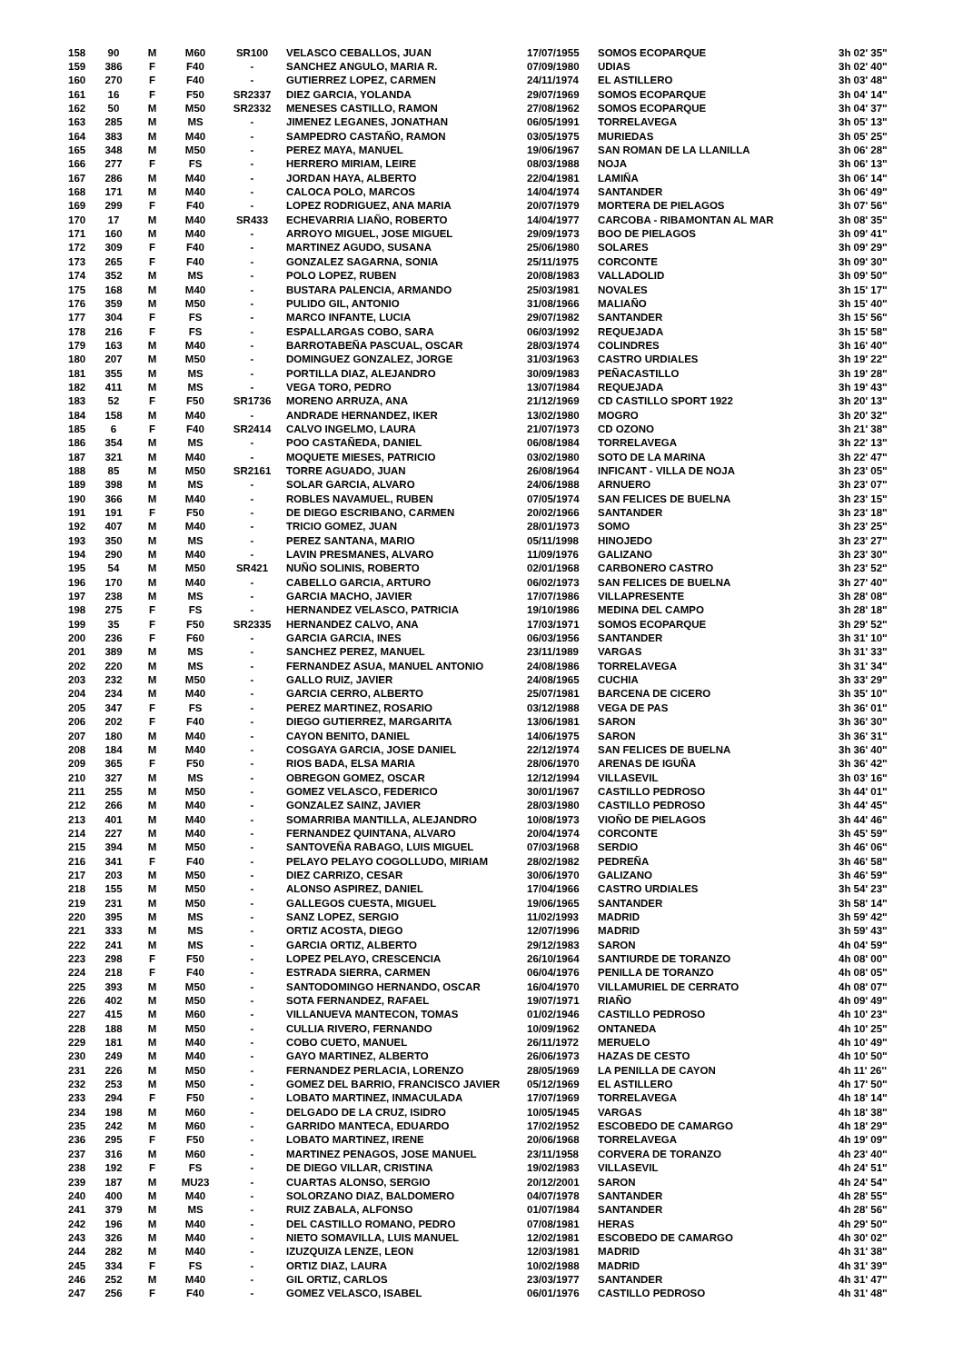| 158 | 90 | M | M60 | SR100 | VELASCO CEBALLOS, JUAN | 17/07/1955 | SOMOS ECOPARQUE | 3h 02' 35'' |
| 159 | 386 | F | F40 | - | SANCHEZ ANGULO, MARIA R. | 07/09/1980 | UDIAS | 3h 02' 40'' |
| 160 | 270 | F | F40 | - | GUTIERREZ LOPEZ, CARMEN | 24/11/1974 | EL ASTILLERO | 3h 03' 48'' |
| 161 | 16 | F | F50 | SR2337 | DIEZ GARCIA, YOLANDA | 29/07/1969 | SOMOS ECOPARQUE | 3h 04' 14'' |
| 162 | 50 | M | M50 | SR2332 | MENESES CASTILLO, RAMON | 27/08/1962 | SOMOS ECOPARQUE | 3h 04' 37'' |
| 163 | 285 | M | MS | - | JIMENEZ LEGANES, JONATHAN | 06/05/1991 | TORRELAVEGA | 3h 05' 13'' |
| 164 | 383 | M | M40 | - | SAMPEDRO CASTAÑO, RAMON | 03/05/1975 | MURIEDAS | 3h 05' 25'' |
| 165 | 348 | M | M50 | - | PEREZ MAYA, MANUEL | 19/06/1967 | SAN ROMAN DE LA LLANILLA | 3h 06' 28'' |
| 166 | 277 | F | FS | - | HERRERO MIRIAM, LEIRE | 08/03/1988 | NOJA | 3h 06' 13'' |
| 167 | 286 | M | M40 | - | JORDAN HAYA, ALBERTO | 22/04/1981 | LAMIÑA | 3h 06' 14'' |
| 168 | 171 | M | M40 | - | CALOCA POLO, MARCOS | 14/04/1974 | SANTANDER | 3h 06' 49'' |
| 169 | 299 | F | F40 | - | LOPEZ RODRIGUEZ, ANA MARIA | 20/07/1979 | MORTERA DE PIELAGOS | 3h 07' 56'' |
| 170 | 17 | M | M40 | SR433 | ECHEVARRIA LIAÑO, ROBERTO | 14/04/1977 | CARCOBA - RIBAMONTAN AL MAR | 3h 08' 35'' |
| 171 | 160 | M | M40 | - | ARROYO MIGUEL, JOSE MIGUEL | 29/09/1973 | BOO DE PIELAGOS | 3h 09' 41'' |
| 172 | 309 | F | F40 | - | MARTINEZ AGUDO, SUSANA | 25/06/1980 | SOLARES | 3h 09' 29'' |
| 173 | 265 | F | F40 | - | GONZALEZ SAGARNA, SONIA | 25/11/1975 | CORCONTE | 3h 09' 30'' |
| 174 | 352 | M | MS | - | POLO LOPEZ, RUBEN | 20/08/1983 | VALLADOLID | 3h 09' 50'' |
| 175 | 168 | M | M40 | - | BUSTARA PALENCIA, ARMANDO | 25/03/1981 | NOVALES | 3h 15' 17'' |
| 176 | 359 | M | M50 | - | PULIDO GIL, ANTONIO | 31/08/1966 | MALIAÑO | 3h 15' 40'' |
| 177 | 304 | F | FS | - | MARCO INFANTE, LUCIA | 29/07/1982 | SANTANDER | 3h 15' 56'' |
| 178 | 216 | F | FS | - | ESPALLARGAS COBO, SARA | 06/03/1992 | REQUEJADA | 3h 15' 58'' |
| 179 | 163 | M | M40 | - | BARROTABEÑA PASCUAL, OSCAR | 28/03/1974 | COLINDRES | 3h 16' 40'' |
| 180 | 207 | M | M50 | - | DOMINGUEZ GONZALEZ, JORGE | 31/03/1963 | CASTRO URDIALES | 3h 19' 22'' |
| 181 | 355 | M | MS | - | PORTILLA DIAZ, ALEJANDRO | 30/09/1983 | PEÑACASTILLO | 3h 19' 28'' |
| 182 | 411 | M | MS | - | VEGA TORO, PEDRO | 13/07/1984 | REQUEJADA | 3h 19' 43'' |
| 183 | 52 | F | F50 | SR1736 | MORENO ARRUZA, ANA | 21/12/1969 | CD CASTILLO SPORT 1922 | 3h 20' 13'' |
| 184 | 158 | M | M40 | - | ANDRADE HERNANDEZ, IKER | 13/02/1980 | MOGRO | 3h 20' 32'' |
| 185 | 6 | F | F40 | SR2414 | CALVO INGELMO, LAURA | 21/07/1973 | CD OZONO | 3h 21' 38'' |
| 186 | 354 | M | MS | - | POO CASTAÑEDA, DANIEL | 06/08/1984 | TORRELAVEGA | 3h 22' 13'' |
| 187 | 321 | M | M40 | - | MOQUETE MIESES, PATRICIO | 03/02/1980 | SOTO DE LA MARINA | 3h 22' 47'' |
| 188 | 85 | M | M50 | SR2161 | TORRE AGUADO, JUAN | 26/08/1964 | INFICANT - VILLA DE NOJA | 3h 23' 05'' |
| 189 | 398 | M | MS | - | SOLAR GARCIA, ALVARO | 24/06/1988 | ARNUERO | 3h 23' 07'' |
| 190 | 366 | M | M40 | - | ROBLES NAVAMUEL, RUBEN | 07/05/1974 | SAN FELICES DE BUELNA | 3h 23' 15'' |
| 191 | 191 | F | F50 | - | DE DIEGO ESCRIBANO, CARMEN | 20/02/1966 | SANTANDER | 3h 23' 18'' |
| 192 | 407 | M | M40 | - | TRICIO GOMEZ, JUAN | 28/01/1973 | SOMO | 3h 23' 25'' |
| 193 | 350 | M | MS | - | PEREZ SANTANA, MARIO | 05/11/1998 | HINOJEDO | 3h 23' 27'' |
| 194 | 290 | M | M40 | - | LAVIN PRESMANES, ALVARO | 11/09/1976 | GALIZANO | 3h 23' 30'' |
| 195 | 54 | M | M50 | SR421 | NUÑO SOLINIS, ROBERTO | 02/01/1968 | CARBONERO CASTRO | 3h 23' 52'' |
| 196 | 170 | M | M40 | - | CABELLO GARCIA, ARTURO | 06/02/1973 | SAN FELICES DE BUELNA | 3h 27' 40'' |
| 197 | 238 | M | MS | - | GARCIA MACHO, JAVIER | 17/07/1986 | VILLAPRESENTE | 3h 28' 08'' |
| 198 | 275 | F | FS | - | HERNANDEZ VELASCO, PATRICIA | 19/10/1986 | MEDINA DEL CAMPO | 3h 28' 18'' |
| 199 | 35 | F | F50 | SR2335 | HERNANDEZ CALVO, ANA | 17/03/1971 | SOMOS ECOPARQUE | 3h 29' 52'' |
| 200 | 236 | F | F60 | - | GARCIA GARCIA, INES | 06/03/1956 | SANTANDER | 3h 31' 10'' |
| 201 | 389 | M | MS | - | SANCHEZ PEREZ, MANUEL | 23/11/1989 | VARGAS | 3h 31' 33'' |
| 202 | 220 | M | MS | - | FERNANDEZ ASUA, MANUEL ANTONIO | 24/08/1986 | TORRELAVEGA | 3h 31' 34'' |
| 203 | 232 | M | M50 | - | GALLO RUIZ, JAVIER | 24/08/1965 | CUCHIA | 3h 33' 29'' |
| 204 | 234 | M | M40 | - | GARCIA CERRO, ALBERTO | 25/07/1981 | BARCENA DE CICERO | 3h 35' 10'' |
| 205 | 347 | F | FS | - | PEREZ MARTINEZ, ROSARIO | 03/12/1988 | VEGA DE PAS | 3h 36' 01'' |
| 206 | 202 | F | F40 | - | DIEGO GUTIERREZ, MARGARITA | 13/06/1981 | SARON | 3h 36' 30'' |
| 207 | 180 | M | M40 | - | CAYON BENITO, DANIEL | 14/06/1975 | SARON | 3h 36' 31'' |
| 208 | 184 | M | M40 | - | COSGAYA GARCIA, JOSE DANIEL | 22/12/1974 | SAN FELICES DE BUELNA | 3h 36' 40'' |
| 209 | 365 | F | F50 | - | RIOS BADA, ELSA MARIA | 28/06/1970 | ARENAS DE IGUÑA | 3h 36' 42'' |
| 210 | 327 | M | MS | - | OBREGON GOMEZ, OSCAR | 12/12/1994 | VILLASEVIL | 3h 03' 16'' |
| 211 | 255 | M | M50 | - | GOMEZ VELASCO, FEDERICO | 30/01/1967 | CASTILLO PEDROSO | 3h 44' 01'' |
| 212 | 266 | M | M40 | - | GONZALEZ SAINZ, JAVIER | 28/03/1980 | CASTILLO PEDROSO | 3h 44' 45'' |
| 213 | 401 | M | M40 | - | SOMARRIBA MANTILLA, ALEJANDRO | 10/08/1973 | VIOÑO DE PIELAGOS | 3h 44' 46'' |
| 214 | 227 | M | M40 | - | FERNANDEZ QUINTANA, ALVARO | 20/04/1974 | CORCONTE | 3h 45' 59'' |
| 215 | 394 | M | M50 | - | SANTOVEÑA RABAGO, LUIS MIGUEL | 07/03/1968 | SERDIO | 3h 46' 06'' |
| 216 | 341 | F | F40 | - | PELAYO PELAYO COGOLLUDO, MIRIAM | 28/02/1982 | PEDREÑA | 3h 46' 58'' |
| 217 | 203 | M | M50 | - | DIEZ CARRIZO, CESAR | 30/06/1970 | GALIZANO | 3h 46' 59'' |
| 218 | 155 | M | M50 | - | ALONSO ASPIREZ, DANIEL | 17/04/1966 | CASTRO URDIALES | 3h 54' 23'' |
| 219 | 231 | M | M50 | - | GALLEGOS CUESTA, MIGUEL | 19/06/1965 | SANTANDER | 3h 58' 14'' |
| 220 | 395 | M | MS | - | SANZ LOPEZ, SERGIO | 11/02/1993 | MADRID | 3h 59' 42'' |
| 221 | 333 | M | MS | - | ORTIZ ACOSTA, DIEGO | 12/07/1996 | MADRID | 3h 59' 43'' |
| 222 | 241 | M | MS | - | GARCIA ORTIZ, ALBERTO | 29/12/1983 | SARON | 4h 04' 59'' |
| 223 | 298 | F | F50 | - | LOPEZ PELAYO, CRESCENCIA | 26/10/1964 | SANTIURDE DE TORANZO | 4h 08' 00'' |
| 224 | 218 | F | F40 | - | ESTRADA SIERRA, CARMEN | 06/04/1976 | PENILLA DE TORANZO | 4h 08' 05'' |
| 225 | 393 | M | M50 | - | SANTODOMINGO HERNANDO, OSCAR | 16/04/1970 | VILLAMURIEL DE CERRATO | 4h 08' 07'' |
| 226 | 402 | M | M50 | - | SOTA FERNANDEZ, RAFAEL | 19/07/1971 | RIAÑO | 4h 09' 49'' |
| 227 | 415 | M | M60 | - | VILLANUEVA MANTECON, TOMAS | 01/02/1946 | CASTILLO PEDROSO | 4h 10' 23'' |
| 228 | 188 | M | M50 | - | CULLIA RIVERO, FERNANDO | 10/09/1962 | ONTANEDA | 4h 10' 25'' |
| 229 | 181 | M | M40 | - | COBO CUETO, MANUEL | 26/11/1972 | MERUELO | 4h 10' 49'' |
| 230 | 249 | M | M40 | - | GAYO MARTINEZ, ALBERTO | 26/06/1973 | HAZAS DE CESTO | 4h 10' 50'' |
| 231 | 226 | M | M50 | - | FERNANDEZ PERLACIA, LORENZO | 28/05/1969 | LA PENILLA DE CAYON | 4h 11' 26'' |
| 232 | 253 | M | M50 | - | GOMEZ DEL BARRIO, FRANCISCO JAVIER | 05/12/1969 | EL ASTILLERO | 4h 17' 50'' |
| 233 | 294 | F | F50 | - | LOBATO MARTINEZ, INMACULADA | 17/07/1969 | TORRELAVEGA | 4h 18' 14'' |
| 234 | 198 | M | M60 | - | DELGADO DE LA CRUZ, ISIDRO | 10/05/1945 | VARGAS | 4h 18' 38'' |
| 235 | 242 | M | M60 | - | GARRIDO MANTECA, EDUARDO | 17/02/1952 | ESCOBEDO DE CAMARGO | 4h 18' 29'' |
| 236 | 295 | F | F50 | - | LOBATO MARTINEZ, IRENE | 20/06/1968 | TORRELAVEGA | 4h 19' 09'' |
| 237 | 316 | M | M60 | - | MARTINEZ PENAGOS, JOSE MANUEL | 23/11/1958 | CORVERA DE TORANZO | 4h 23' 40'' |
| 238 | 192 | F | FS | - | DE DIEGO VILLAR, CRISTINA | 19/02/1983 | VILLASEVIL | 4h 24' 51'' |
| 239 | 187 | M | MU23 | - | CUARTAS ALONSO, SERGIO | 20/12/2001 | SARON | 4h 24' 54'' |
| 240 | 400 | M | M40 | - | SOLORZANO DIAZ, BALDOMERO | 04/07/1978 | SANTANDER | 4h 28' 55'' |
| 241 | 379 | M | MS | - | RUIZ ZABALA, ALFONSO | 01/07/1984 | SANTANDER | 4h 28' 56'' |
| 242 | 196 | M | M40 | - | DEL CASTILLO ROMANO, PEDRO | 07/08/1981 | HERAS | 4h 29' 50'' |
| 243 | 326 | M | M40 | - | NIETO SOMAVILLA, LUIS MANUEL | 12/02/1981 | ESCOBEDO DE CAMARGO | 4h 30' 02'' |
| 244 | 282 | M | M40 | - | IZUZQUIZA LENZE, LEON | 12/03/1981 | MADRID | 4h 31' 38'' |
| 245 | 334 | F | FS | - | ORTIZ DIAZ, LAURA | 10/02/1988 | MADRID | 4h 31' 39'' |
| 246 | 252 | M | M40 | - | GIL ORTIZ, CARLOS | 23/03/1977 | SANTANDER | 4h 31' 47'' |
| 247 | 256 | F | F40 | - | GOMEZ VELASCO, ISABEL | 06/01/1976 | CASTILLO PEDROSO | 4h 31' 48'' |